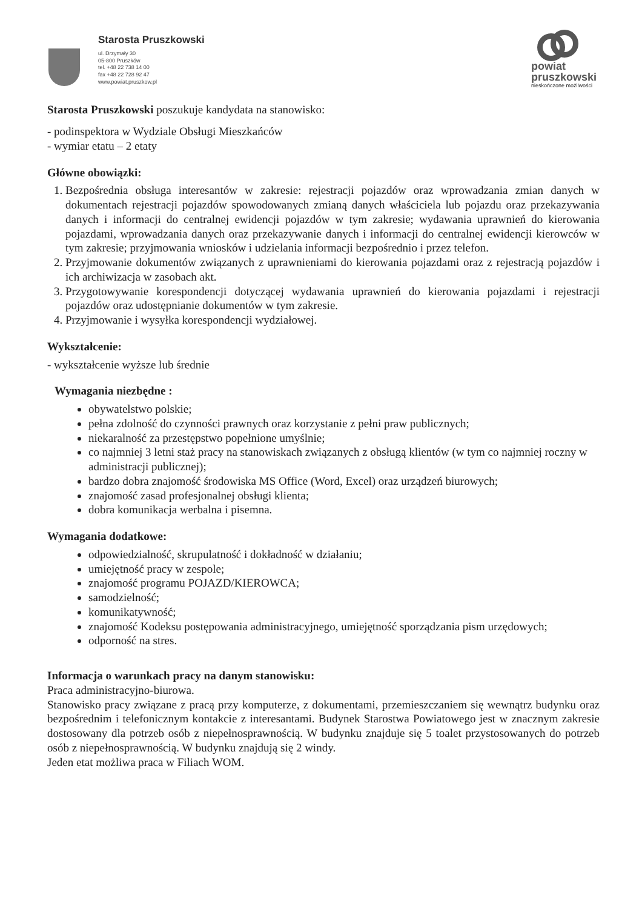Starosta Pruszkowski
ul. Drzymały 30
05-800 Pruszków
tel. +48 22 738 14 00
fax +48 22 728 92 47
www.powiat.pruszkow.pl
powiat
pruszkowski
nieskończone możliwości
Starosta Pruszkowski poszukuje kandydata na stanowisko:
- podinspektora w Wydziale Obsługi Mieszkańców
- wymiar etatu – 2 etaty
Główne obowiązki:
1. Bezpośrednia obsługa interesantów w zakresie: rejestracji pojazdów oraz wprowadzania zmian danych w dokumentach rejestracji pojazdów spowodowanych zmianą danych właściciela lub pojazdu oraz przekazywania danych i informacji do centralnej ewidencji pojazdów w tym zakresie; wydawania uprawnień do kierowania pojazdami, wprowadzania danych oraz przekazywanie danych i informacji do centralnej ewidencji kierowców w tym zakresie; przyjmowania wniosków i udzielania informacji bezpośrednio i przez telefon.
2. Przyjmowanie dokumentów związanych z uprawnieniami do kierowania pojazdami oraz z rejestracją pojazdów i ich archiwizacja w zasobach akt.
3. Przygotowywanie korespondencji dotyczącej wydawania uprawnień do kierowania pojazdami i rejestracji pojazdów oraz udostępnianie dokumentów w tym zakresie.
4. Przyjmowanie i wysyłka korespondencji wydziałowej.
Wykształcenie:
- wykształcenie wyższe lub średnie
Wymagania niezbędne :
obywatelstwo polskie;
pełna zdolność do czynności prawnych oraz korzystanie z pełni praw publicznych;
niekaralność za przestępstwo popełnione umyślnie;
co najmniej 3 letni staż pracy na stanowiskach związanych z obsługą klientów (w tym co najmniej roczny w administracji publicznej);
bardzo dobra znajomość środowiska MS Office (Word, Excel) oraz urządzeń biurowych;
znajomość zasad profesjonalnej obsługi klienta;
dobra komunikacja werbalna i pisemna.
Wymagania dodatkowe:
odpowiedzialność, skrupulatność i dokładność w działaniu;
umiejętność pracy w zespole;
znajomość programu POJAZD/KIEROWCA;
samodzielność;
komunikatywność;
znajomość Kodeksu postępowania administracyjnego, umiejętność sporządzania pism urzędowych;
odporność na stres.
Informacja o warunkach pracy na danym stanowisku:
Praca administracyjno-biurowa.
Stanowisko pracy związane z pracą przy komputerze, z dokumentami, przemieszczaniem się wewnątrz budynku oraz bezpośrednim i telefonicznym kontakcie z interesantami. Budynek Starostwa Powiatowego jest w znacznym zakresie dostosowany dla potrzeb osób z niepełnosprawnością. W budynku znajduje się 5 toalet przystosowanych do potrzeb osób z niepełnosprawnością. W budynku znajdują się 2 windy.
Jeden etat możliwa praca w Filiach WOM.